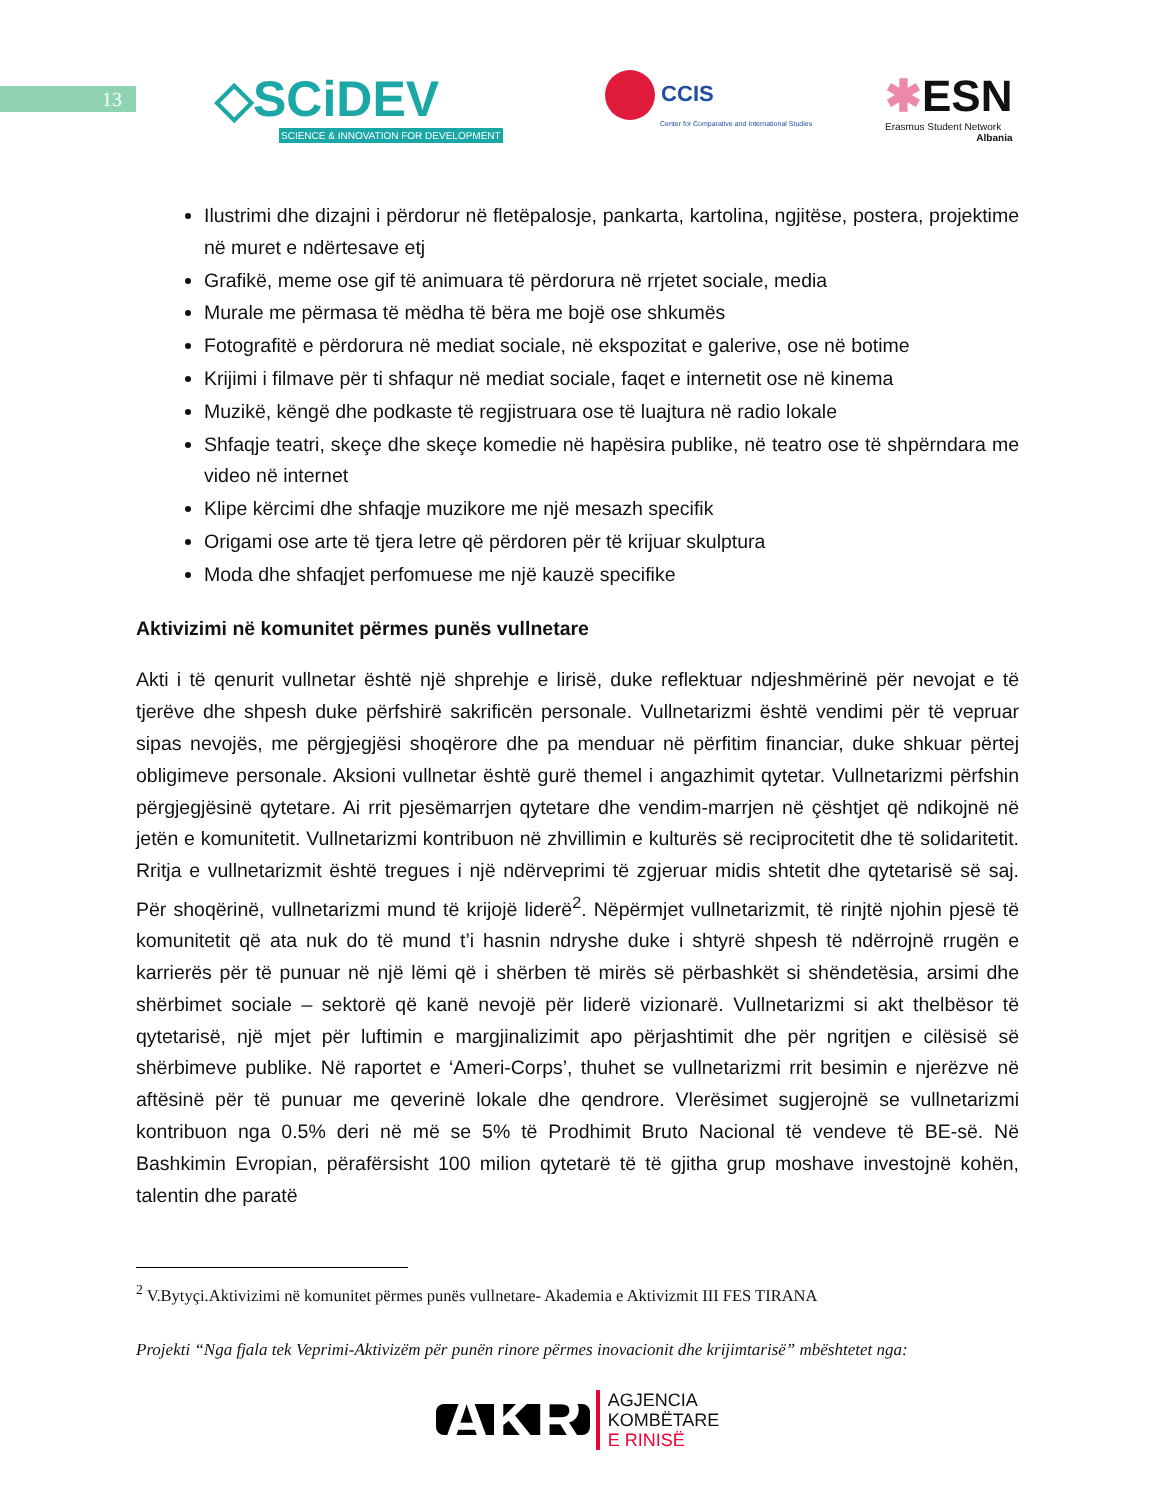13
◇SCiDEV
SCIENCE & INNOVATION FOR DEVELOPMENT
CCIS
Center for Comparative and International Studies
✱ESN
Erasmus Student Network
Albania
Ilustrimi dhe dizajni i përdorur në fletëpalosje, pankarta, kartolina, ngjitëse, postera, projektime në muret e ndërtesave etj
Grafikë, meme ose gif të animuara të përdorura në rrjetet sociale, media
Murale me përmasa të mëdha të bëra me bojë ose shkumës
Fotografitë e përdorura në mediat sociale, në ekspozitat e galerive, ose në botime
Krijimi i filmave për ti shfaqur në mediat sociale, faqet e internetit ose në kinema
Muzikë, këngë dhe podkaste të regjistruara ose të luajtura në radio lokale
Shfaqje teatri, skeçe dhe skeçe komedie në hapësira publike, në teatro ose të shpërndara me video në internet
Klipe kërcimi dhe shfaqje muzikore me një mesazh specifik
Origami ose arte të tjera letre që përdoren për të krijuar skulptura
Moda dhe shfaqjet perfomuese me një kauzë specifike
Aktivizimi në komunitet përmes punës vullnetare
Akti i të qenurit vullnetar është një shprehje e lirisë, duke reflektuar ndjeshmërinë për nevojat e të tjerëve dhe shpesh duke përfshirë sakrificën personale. Vullnetarizmi është vendimi për të vepruar sipas nevojës, me përgjegjësi shoqërore dhe pa menduar në përfitim financiar, duke shkuar përtej obligimeve personale. Aksioni vullnetar është gurë themel i angazhimit qytetar. Vullnetarizmi përfshin përgjegjësinë qytetare. Ai rrit pjesëmarrjen qytetare dhe vendim-marrjen në çështjet që ndikojnë në jetën e komunitetit. Vullnetarizmi kontribuon në zhvillimin e kulturës së reciprocitetit dhe të solidaritetit. Rritja e vullnetarizmit është tregues i një ndërveprimi të zgjeruar midis shtetit dhe qytetarisë së saj. Për shoqërinë, vullnetarizmi mund të krijojë liderë<sup>2</sup>. Nëpërmjet vullnetarizmit, të rinjtë njohin pjesë të komunitetit që ata nuk do të mund t’i hasnin ndryshe duke i shtyrë shpesh të ndërrojnë rrugën e karrierës për të punuar në një lëmi që i shërben të mirës së përbashkët si shëndetësia, arsimi dhe shërbimet sociale – sektorë që kanë nevojë për liderë vizionarë. Vullnetarizmi si akt thelbësor të qytetarisë, një mjet për luftimin e margjinalizimit apo përjashtimit dhe për ngritjen e cilësisë së shërbimeve publike. Në raportet e ‘Ameri-Corps’, thuhet se vullnetarizmi rrit besimin e njerëzve në aftësinë për të punuar me qeverinë lokale dhe qendrore. Vlerësimet sugjerojnë se vullnetarizmi kontribuon nga 0.5% deri në më se 5% të Prodhimit Bruto Nacional të vendeve të BE-së. Në Bashkimin Evropian, përafërsisht 100 milion qytetarë të të gjitha grup moshave investojnë kohën, talentin dhe paratë
<sup>2</sup> V.Bytyçi.Aktivizimi në komunitet përmes punës vullnetare- Akademia e Aktivizmit III FES TIRANA
Projekti “Nga fjala tek Veprimi-Aktivizëm për punën rinore përmes inovacionit dhe krijimtarisë” mbështetet nga:
AKR AGJENCIA
KOMBËTARE
E RINISË